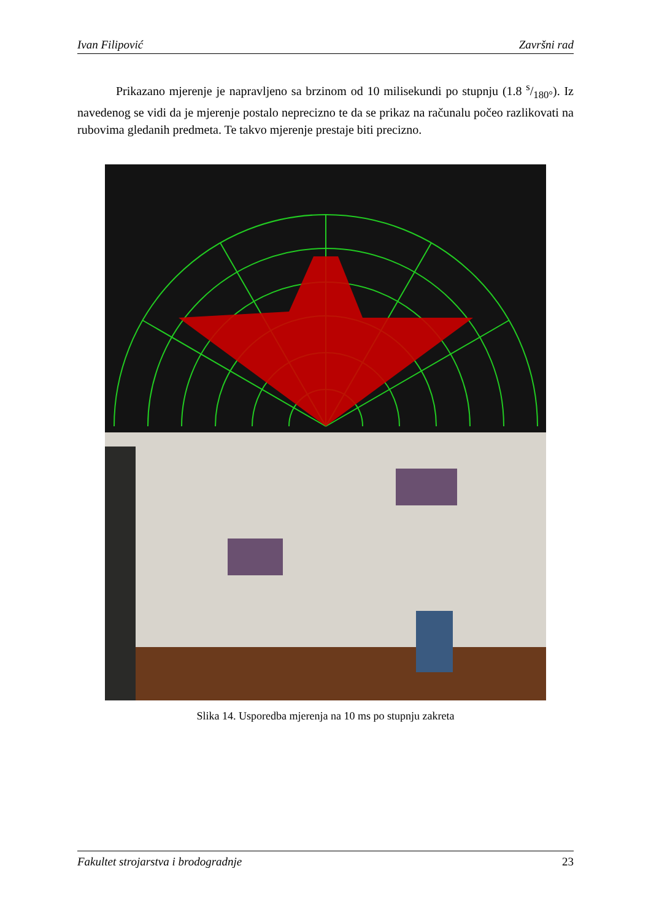Ivan Filipović Završni rad
Prikazano mjerenje je napravljeno sa brzinom od 10 milisekundi po stupnju (1.8 s/180°). Iz navedenog se vidi da je mjerenje postalo neprecizno te da se prikaz na računalu počeo razlikovati na rubovima gledanih predmeta. Te takvo mjerenje prestaje biti precizno.
Slika 14. Usporedba mjerenja na 10 ms po stupnju zakreta
Fakultet strojarstva i brodogradnje 23